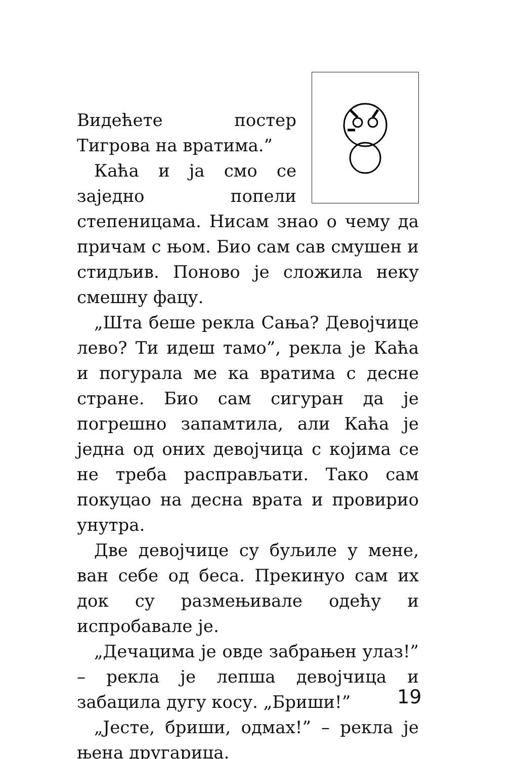Видећете постер Тигрова на вратима.”
Каћа и ја смо се заједно попели степеницама. Нисам знао о чему да причам с њом. Био сам сав смушен и стидљив. Поново је сложила неку смешну фацу.
„Шта беше рекла Сања? Девојчице лево? Ти идеш тамо”, рекла је Каћа и погурала ме ка вратима с десне стране. Био сам сигуран да је погрешно запамтила, али Каћа је једна од оних девојчица с којима се не треба расправљати. Тако сам покуцао на десна врата и провирио унутра.
Две девојчице су буљиле у мене, ван себе од беса. Прекинуо сам их док су размењивале одећу и испробавале је.
„Дечацима је овде забрањен улаз!” – рекла је лепша девојчица и забацила дугу косу. „Бриши!”
„Јесте, бриши, одмах!” – рекла је њена другарица.
19